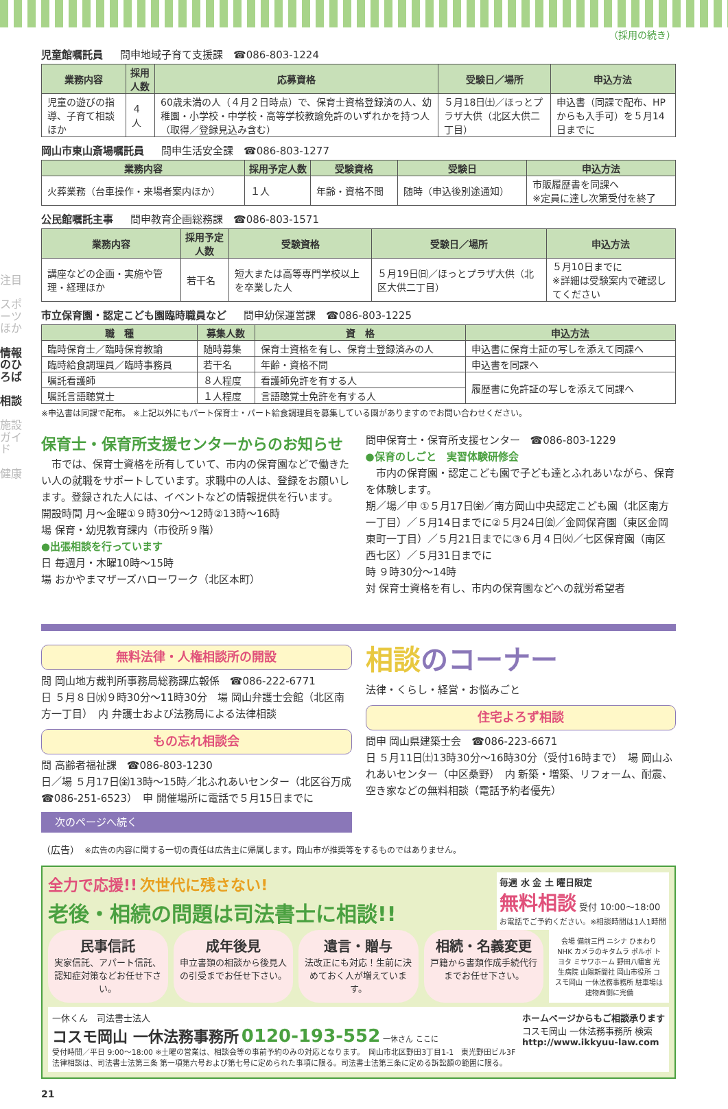注目
スポーツほか
情報のひろば
相談
施設ガイド
健康
（採用の続き）
児童館嘱託員 問申地域子育て支援課　☎086-803-1224
| 業務内容 | 採用人数 | 応募資格 | 受験日／場所 | 申込方法 |
| --- | --- | --- | --- | --- |
| 児童の遊びの指導、子育て相談ほか | ４人 | 60歳未満の人（４月２日時点）で、保育士資格登録済の人、幼稚園・小学校・中学校・高等学校教諭免許のいずれかを持つ人（取得／登録見込み含む） | ５月18日㈯／ほっとプラザ大供（北区大供二丁目） | 申込書（同課で配布、HPからも入手可）を５月14日までに |
岡山市東山斎場嘱託員 問申生活安全課　☎086-803-1277
| 業務内容 | 採用予定人数 | 受験資格 | 受験日 | 申込方法 |
| --- | --- | --- | --- | --- |
| 火葬業務（台車操作・来場者案内ほか） | １人 | 年齢・資格不問 | 随時（申込後別途通知） | 市販履歴書を同課へ ※定員に達し次第受付を終了 |
公民館嘱託主事 問申教育企画総務課　☎086-803-1571
| 業務内容 | 採用予定人数 | 受験資格 | 受験日／場所 | 申込方法 |
| --- | --- | --- | --- | --- |
| 講座などの企画・実施や管理・経理ほか | 若干名 | 短大または高等専門学校以上を卒業した人 | ５月19日㈰／ほっとプラザ大供（北区大供二丁目） | ５月10日までに ※詳細は受験案内で確認してください |
市立保育園・認定こども園臨時職員など 問申幼保運営課　☎086-803-1225
| 職 種 | 募集人数 | 資 格 | 申込方法 |
| --- | --- | --- | --- |
| 臨時保育士／臨時保育教諭 | 随時募集 | 保育士資格を有し、保育士登録済みの人 | 申込書に保育士証の写しを添えて同課へ |
| 臨時給食調理員／臨時事務員 | 若干名 | 年齢・資格不問 | 申込書を同課へ |
| 嘱託看護師 | ８人程度 | 看護師免許を有する人 | 履歴書に免許証の写しを添えて同課へ |
| 嘱託言語聴覚士 | １人程度 | 言語聴覚士免許を有する人 | |
※申込書は同課で配布。 ※上記以外にもパート保育士・パート給食調理員を募集している園がありますのでお問い合わせください。
保育士・保育所支援センターからのお知らせ
　市では、保育士資格を所有していて、市内の保育園などで働きたい人の就職をサポートしています。求職中の人は、登録をお願いします。登録された人には、イベントなどの情報提供を行います。
開設時間 月～金曜①９時30分～12時②13時～16時
場 保育・幼児教育課内（市役所９階）
●出張相談を行っています
日 毎週月・木曜10時～15時
場 おかやまマザーズハローワーク（北区本町）
問申保育士・保育所支援センター　☎086-803-1229
●保育のしごと　実習体験研修会
　市内の保育園・認定こども園で子ども達とふれあいながら、保育を体験します。
期／場／申 ①５月17日㈮／南方岡山中央認定こども園（北区南方一丁目）／５月14日までに②５月24日㈮／金岡保育園（東区金岡東町一丁目）／５月21日までに③６月４日㈫／七区保育園（南区西七区）／５月31日までに
時 ９時30分～14時
対 保育士資格を有し、市内の保育園などへの就労希望者
無料法律・人権相談所の開設
問 岡山地方裁判所事務局総務課広報係　☎086-222-6771
日 ５月８日㈬９時30分～11時30分　場 岡山弁護士会館（北区南方一丁目）　内 弁護士および法務局による法律相談
もの忘れ相談会
問 高齢者福祉課　☎086-803-1230
日／場 ５月17日㈮13時～15時／北ふれあいセンター（北区谷万成☎086-251-6523）　申 開催場所に電話で５月15日までに
次のページへ続く
相談のコーナー
法律・くらし・経営・お悩みごと
住宅よろず相談
問申 岡山県建築士会　☎086-223-6671
日 ５月11日㈯13時30分～16時30分（受付16時まで）　場 岡山ふれあいセンター（中区桑野）　内 新築・増築、リフォーム、耐震、空き家などの無料相談（電話予約者優先）
（広告）　※広告の内容に関する一切の責任は広告主に帰属します。岡山市が推奨等をするものではありません。
全力で応援!! 次世代に残さない!
老後・相続の問題は司法書士に相談!!
毎週 水 金 土 曜日限定
無料相談 受付 10:00～18:00
お電話でご予約ください。※相談時間は1人1時間
民事信託
実家信託、アパート信託、認知症対策などお任せ下さい。
成年後見
申立書類の相談から後見人の引受までお任せ下さい。
遺言・贈与
法改正にも対応！生前に決めておく人が増えています。
相続・名義変更
戸籍から書類作成手続代行までお任せ下さい。
会場 備前三門 ニシナ ひまわり NHK カメラのキタムラ ポルボ トヨタ ミサワホーム 野田八幡宮 光生病院 山陽新聞社 岡山市役所 コスモ岡山 一休法務事務所 駐車場は建物西側に完備
一休くん　司法書士法人
コスモ岡山 一休法務事務所 0120-193-552 一休さん ここに
受付時間／平日 9:00～18:00 ※土曜の営業は、相談会等の事前予約のみの対応となります。　岡山市北区野田3丁目1-1　東光野田ビル3F
法律相談は、司法書士法第三条 第一項第六号および第七号に定められた事項に限る。司法書士法第三条に定める訴訟額の範囲に限る。
ホームページからもご相談承ります
コスモ岡山 一休法務事務所 検索
http://www.ikkyuu-law.com
21